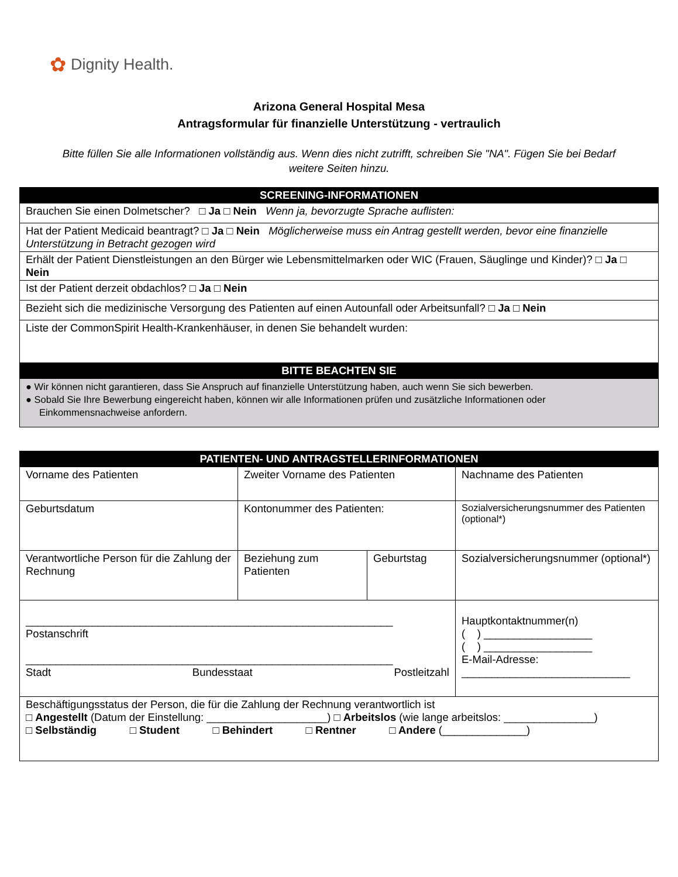✿ Dignity Health.
Arizona General Hospital Mesa
Antragsformular für finanzielle Unterstützung - vertraulich
Bitte füllen Sie alle Informationen vollständig aus. Wenn dies nicht zutrifft, schreiben Sie "NA". Fügen Sie bei Bedarf weitere Seiten hinzu.
| SCREENING-INFORMATIONEN |
| --- |
| Brauchen Sie einen Dolmetscher? □ Ja □ Nein Wenn ja, bevorzugte Sprache auflisten: |
| Hat der Patient Medicaid beantragt? □ Ja □ Nein Möglicherweise muss ein Antrag gestellt werden, bevor eine finanzielle Unterstützung in Betracht gezogen wird |
| Erhält der Patient Dienstleistungen an den Bürger wie Lebensmittelmarken oder WIC (Frauen, Säuglinge und Kinder)? □ Ja □ Nein |
| Ist der Patient derzeit obdachlos? □ Ja □ Nein |
| Bezieht sich die medizinische Versorgung des Patienten auf einen Autounfall oder Arbeitsunfall? □ Ja □ Nein |
| Liste der CommonSpirit Health-Krankenhäuser, in denen Sie behandelt wurden: |
| BITTE BEACHTEN SIE |
| ● Wir können nicht garantieren, dass Sie Anspruch auf finanzielle Unterstützung haben, auch wenn Sie sich bewerben. ● Sobald Sie Ihre Bewerbung eingereicht haben, können wir alle Informationen prüfen und zusätzliche Informationen oder Einkommensnachweise anfordern. |
| PATIENTEN- UND ANTRAGSTELLERINFORMATIONEN | | | |
| --- | --- | --- | --- |
| Vorname des Patienten | Zweiter Vorname des Patienten | | Nachname des Patienten |
| Geburtsdatum | Kontonummer des Patienten: | | Sozialversicherungsnummer des Patienten (optional*) |
| Verantwortliche Person für die Zahlung der Rechnung | Beziehung zum Patienten | Geburtstag | Sozialversicherungsnummer (optional*) |
| _____________________________________________________________ Postanschrift _____________________________________________________________ Stadt Bundesstaat Postleitzahl | | | Hauptkontaktnummer(n) ( ) __________________ ( ) __________________ E-Mail-Adresse: ____________________________ |
| Beschäftigungsstatus der Person, die für die Zahlung der Rechnung verantwortlich ist □ Angestellt (Datum der Einstellung: ____________________) □ Arbeitslos (wie lange arbeitslos: _______________) □ Selbständig □ Student □ Behindert □ Rentner □ Andere (______________) | | | |